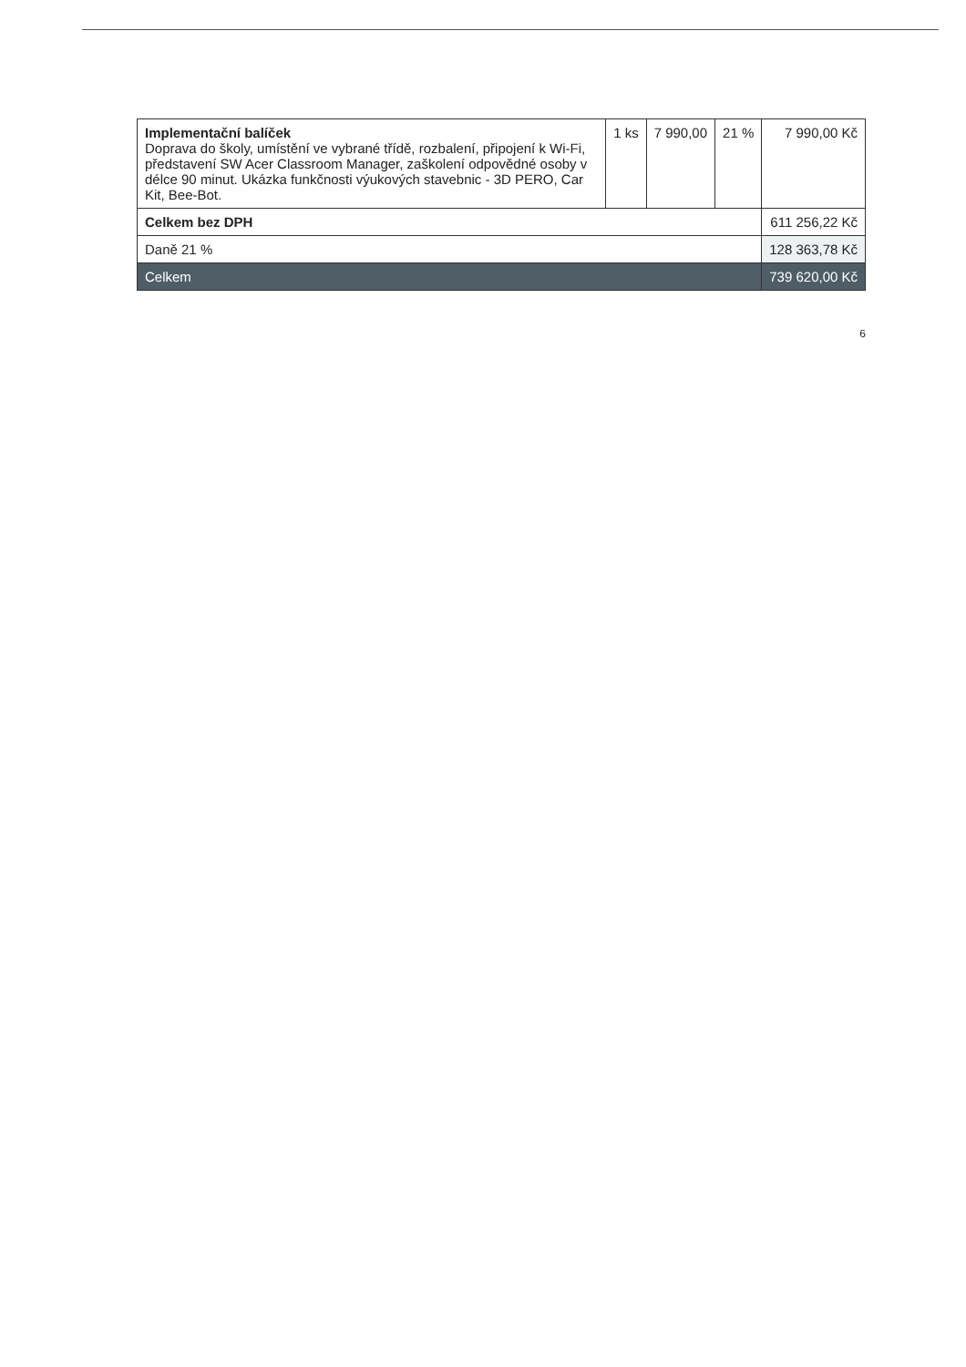| Implementační balíček Doprava do školy, umístění ve vybrané třídě, rozbalení, připojení k Wi-Fi, představení SW Acer Classroom Manager, zaškolení odpovědné osoby v délce 90 minut. Ukázka funkčnosti výukových stavebnic - 3D PERO, Car Kit, Bee-Bot. | 1 ks | 7 990,00 | 21 % | 7 990,00 Kč |
| Celkem bez DPH | | | | 611 256,22 Kč |
| Daně 21 % | | | | 128 363,78 Kč |
| Celkem | | | | 739 620,00 Kč |
6